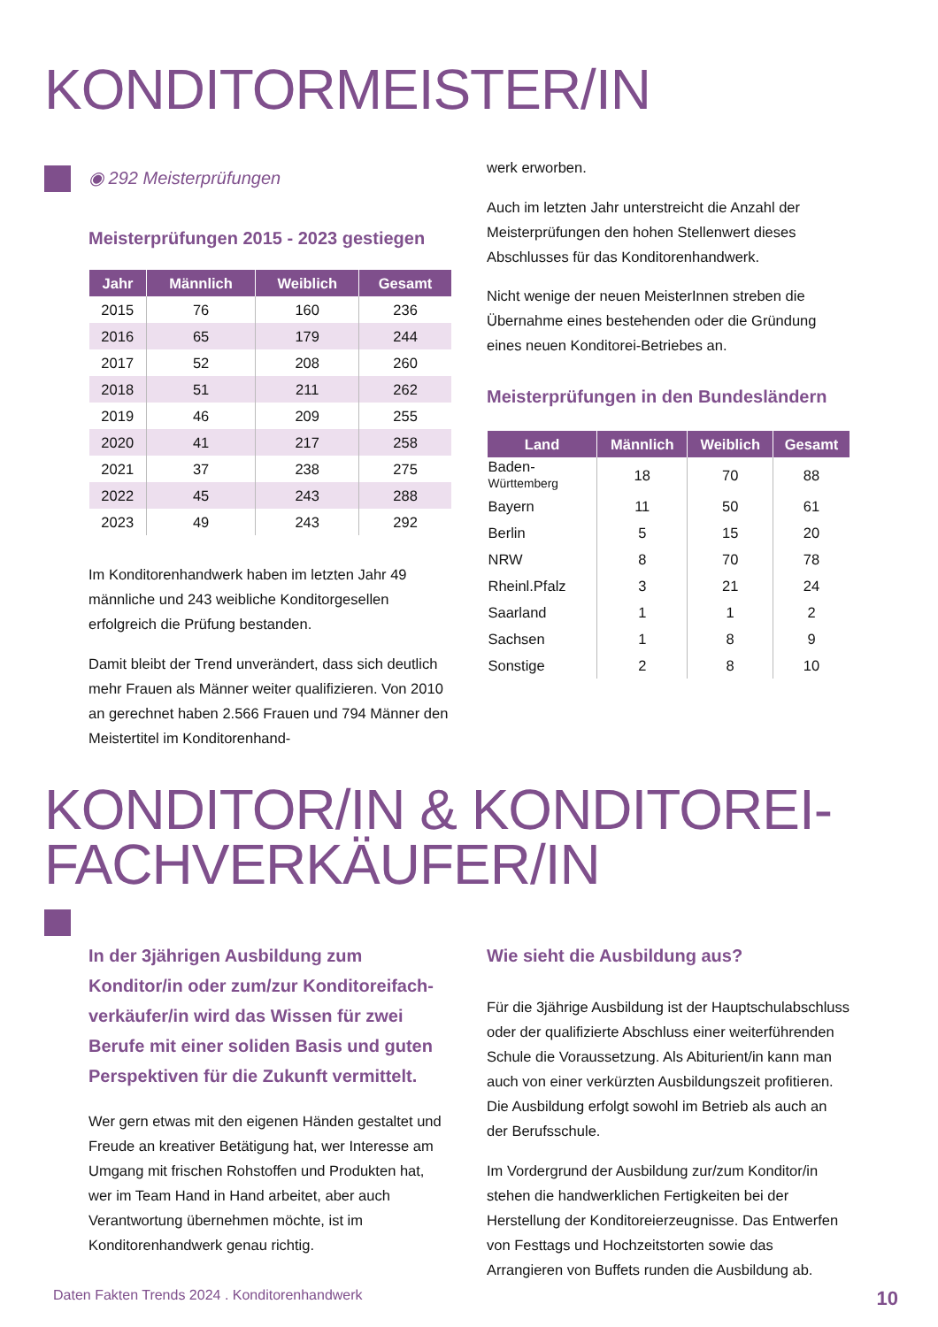KONDITORMEISTER/IN
◉ 292 Meisterprüfungen
Meisterprüfungen 2015 - 2023 gestiegen
| Jahr | Männlich | Weiblich | Gesamt |
| --- | --- | --- | --- |
| 2015 | 76 | 160 | 236 |
| 2016 | 65 | 179 | 244 |
| 2017 | 52 | 208 | 260 |
| 2018 | 51 | 211 | 262 |
| 2019 | 46 | 209 | 255 |
| 2020 | 41 | 217 | 258 |
| 2021 | 37 | 238 | 275 |
| 2022 | 45 | 243 | 288 |
| 2023 | 49 | 243 | 292 |
Im Konditorenhandwerk haben im letzten Jahr 49 männliche und 243 weibliche Konditorgesellen erfolgreich die Prüfung bestanden.
Damit bleibt der Trend unverändert, dass sich deutlich mehr Frauen als Männer weiter qualifizieren. Von 2010 an gerechnet haben 2.566 Frauen und 794 Männer den Meistertitel im Konditorenhand-
werk erworben.
Auch im letzten Jahr unterstreicht die Anzahl der Meisterprüfungen den hohen Stellenwert dieses Abschlusses für das Konditorenhandwerk.
Nicht wenige der neuen MeisterInnen streben die Übernahme eines bestehenden oder die Gründung eines neuen Konditorei-Betriebes an.
Meisterprüfungen in den Bundesländern
| Land | Männlich | Weiblich | Gesamt |
| --- | --- | --- | --- |
| Baden- Württemberg | 18 | 70 | 88 |
| Bayern | 11 | 50 | 61 |
| Berlin | 5 | 15 | 20 |
| NRW | 8 | 70 | 78 |
| Rheinl.Pfalz | 3 | 21 | 24 |
| Saarland | 1 | 1 | 2 |
| Sachsen | 1 | 8 | 9 |
| Sonstige | 2 | 8 | 10 |
KONDITOR/IN & KONDITOREI-
FACHVERKÄUFER/IN
In der 3jährigen Ausbildung zum Konditor/in oder zum/zur Konditoreifach­verkäufer/in wird das Wissen für zwei Berufe mit einer soliden Basis und guten Perspektiven für die Zukunft vermittelt.
Wer gern etwas mit den eigenen Händen gestaltet und Freude an kreativer Betätigung hat, wer Interesse am Umgang mit frischen Rohstoffen und Produkten hat, wer im Team Hand in Hand arbeitet, aber auch Verantwortung übernehmen möchte, ist im Konditorenhandwerk genau richtig.
Wie sieht die Ausbildung aus?
Für die 3jährige Ausbildung ist der Hauptschul­abschluss oder der qualifizierte Abschluss einer weiterführenden Schule die Voraussetzung. Als Abiturient/in kann man auch von einer verkürzten Ausbildungszeit profitieren. Die Ausbildung erfolgt sowohl im Betrieb als auch an der Berufsschule.
Im Vordergrund der Ausbildung zur/zum Konditor/in stehen die handwerklichen Fertigkeiten bei der Herstellung der Konditoreierzeugnisse. Das Entwerfen von Festtags und Hochzeitstorten sowie das Arrangieren von Buffets runden die Ausbildung ab.
Daten Fakten Trends 2024 . Konditorenhandwerk 10